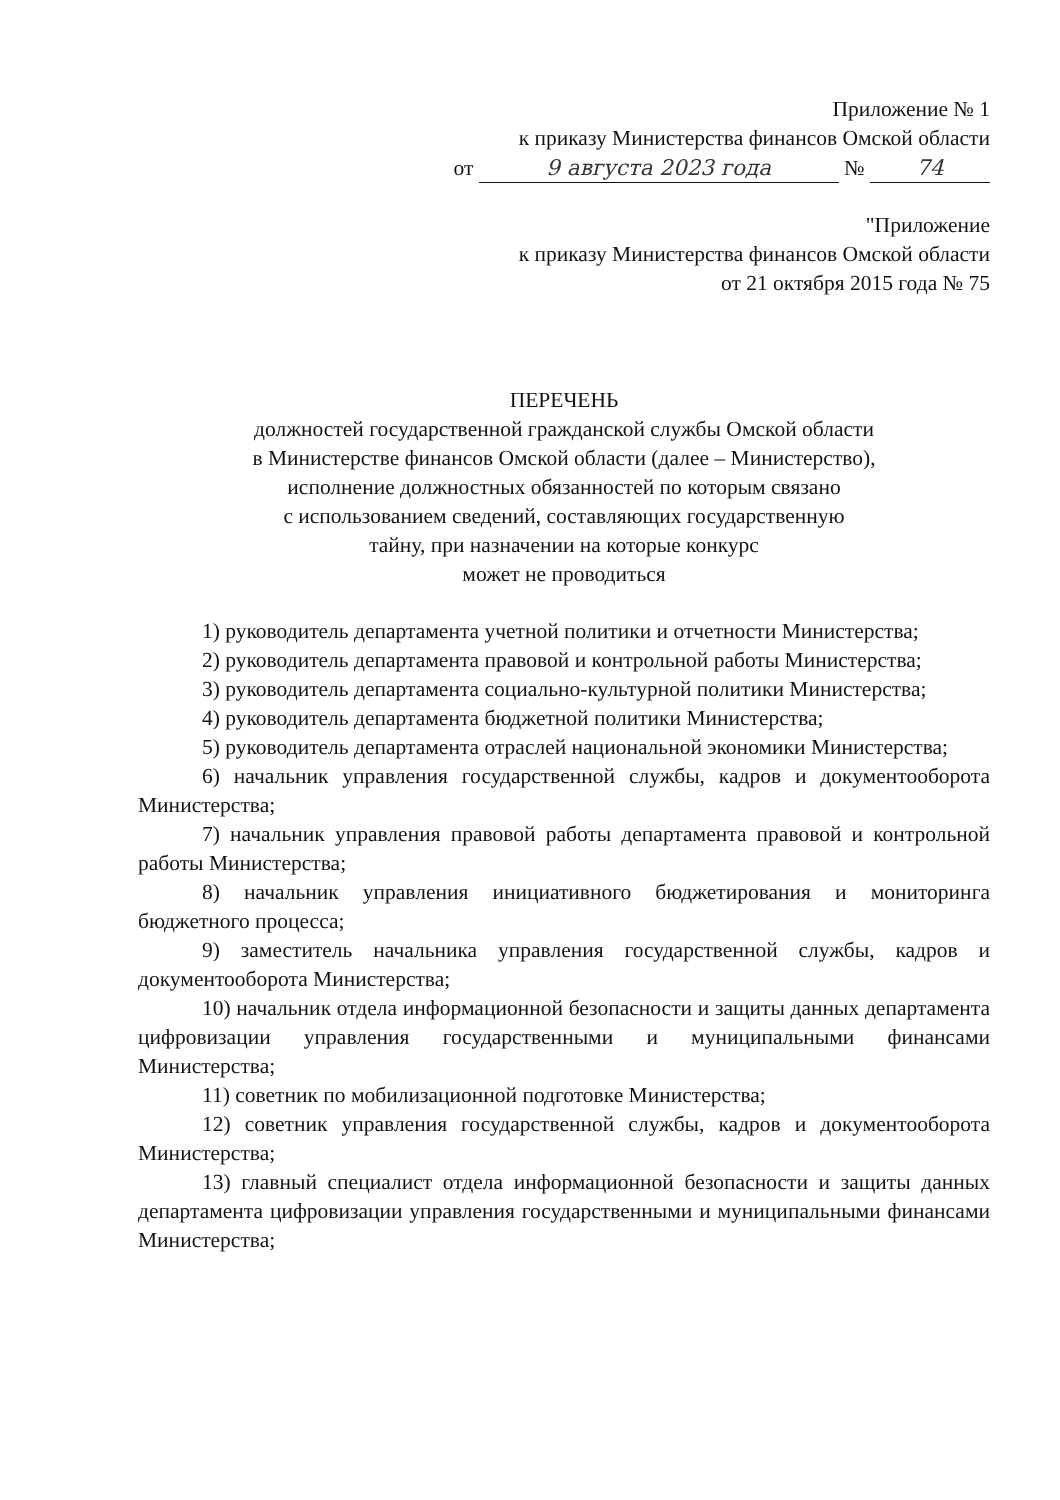Приложение № 1
к приказу Министерства финансов Омской области
от 9 августа 2023 года № 74
"Приложение
к приказу Министерства финансов Омской области
от 21 октября 2015 года № 75
ПЕРЕЧЕНЬ
должностей государственной гражданской службы Омской области
в Министерстве финансов Омской области (далее – Министерство),
исполнение должностных обязанностей по которым связано
с использованием сведений, составляющих государственную
тайну, при назначении на которые конкурс
может не проводиться
1) руководитель департамента учетной политики и отчетности Министерства;
2) руководитель департамента правовой и контрольной работы Министерства;
3) руководитель департамента социально-культурной политики Министерства;
4) руководитель департамента бюджетной политики Министерства;
5) руководитель департамента отраслей национальной экономики Министерства;
6) начальник управления государственной службы, кадров и документооборота Министерства;
7) начальник управления правовой работы департамента правовой и контрольной работы Министерства;
8) начальник управления инициативного бюджетирования и мониторинга бюджетного процесса;
9) заместитель начальника управления государственной службы, кадров и документооборота Министерства;
10) начальник отдела информационной безопасности и защиты данных департамента цифровизации управления государственными и муниципальными финансами Министерства;
11) советник по мобилизационной подготовке Министерства;
12) советник управления государственной службы, кадров и документооборота Министерства;
13) главный специалист отдела информационной безопасности и защиты данных департамента цифровизации управления государственными и муниципальными финансами Министерства;